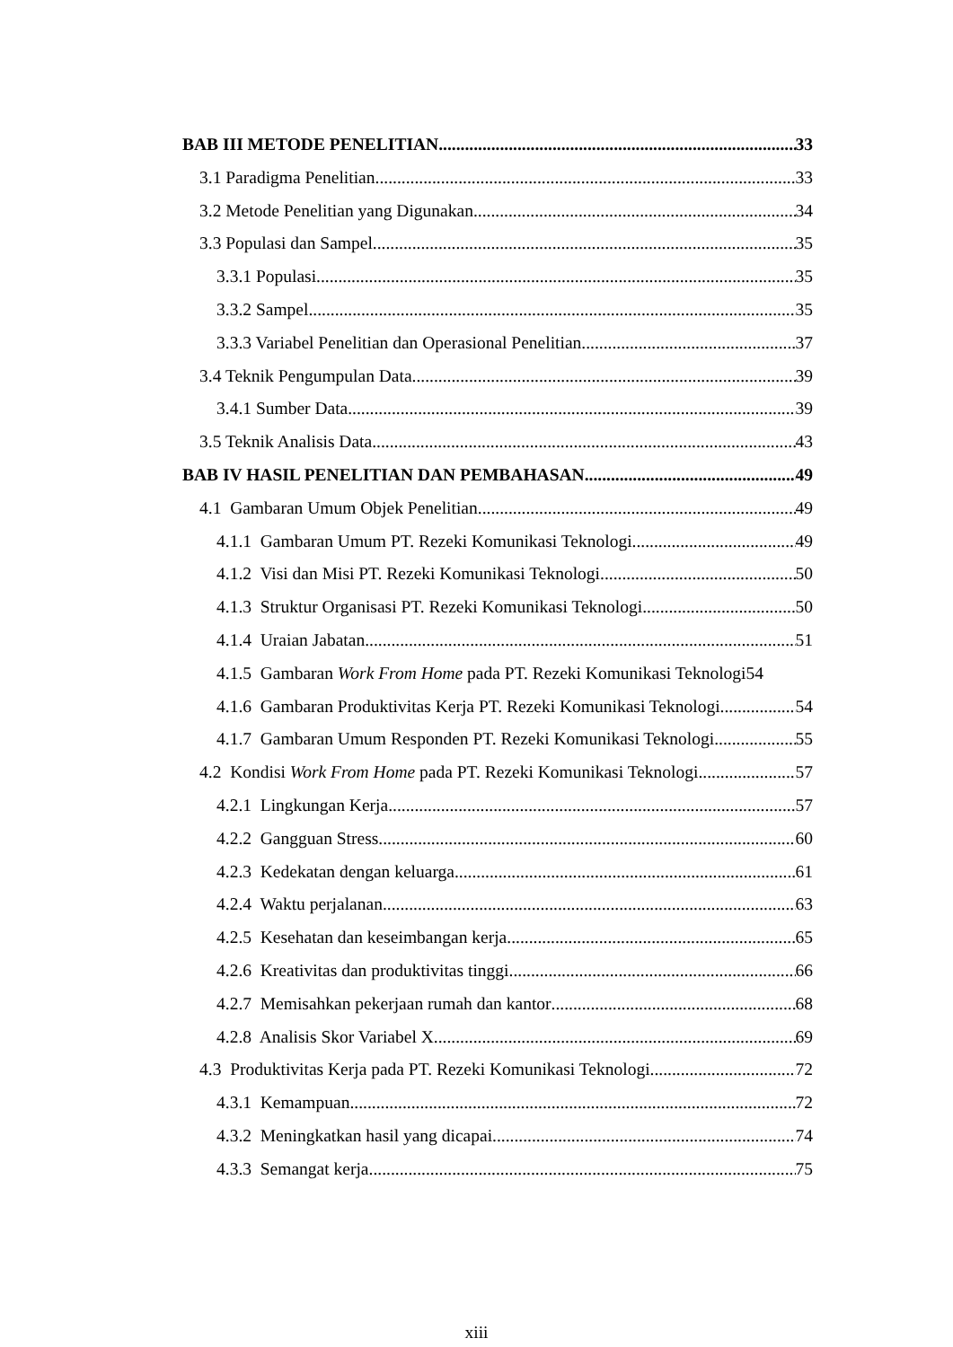BAB III METODE PENELITIAN 33
3.1 Paradigma Penelitian 33
3.2 Metode Penelitian yang Digunakan 34
3.3 Populasi dan Sampel 35
3.3.1 Populasi 35
3.3.2 Sampel 35
3.3.3 Variabel Penelitian dan Operasional Penelitian 37
3.4 Teknik Pengumpulan Data 39
3.4.1 Sumber Data 39
3.5 Teknik Analisis Data 43
BAB IV HASIL PENELITIAN DAN PEMBAHASAN 49
4.1 Gambaran Umum Objek Penelitian 49
4.1.1 Gambaran Umum PT. Rezeki Komunikasi Teknologi 49
4.1.2 Visi dan Misi PT. Rezeki Komunikasi Teknologi 50
4.1.3 Struktur Organisasi PT. Rezeki Komunikasi Teknologi 50
4.1.4 Uraian Jabatan 51
4.1.5 Gambaran Work From Home pada PT. Rezeki Komunikasi Teknologi 54
4.1.6 Gambaran Produktivitas Kerja PT. Rezeki Komunikasi Teknologi 54
4.1.7 Gambaran Umum Responden PT. Rezeki Komunikasi Teknologi 55
4.2 Kondisi Work From Home pada PT. Rezeki Komunikasi Teknologi 57
4.2.1 Lingkungan Kerja 57
4.2.2 Gangguan Stress 60
4.2.3 Kedekatan dengan keluarga 61
4.2.4 Waktu perjalanan 63
4.2.5 Kesehatan dan keseimbangan kerja 65
4.2.6 Kreativitas dan produktivitas tinggi 66
4.2.7 Memisahkan pekerjaan rumah dan kantor 68
4.2.8 Analisis Skor Variabel X 69
4.3 Produktivitas Kerja pada PT. Rezeki Komunikasi Teknologi 72
4.3.1 Kemampuan 72
4.3.2 Meningkatkan hasil yang dicapai 74
4.3.3 Semangat kerja 75
xiii